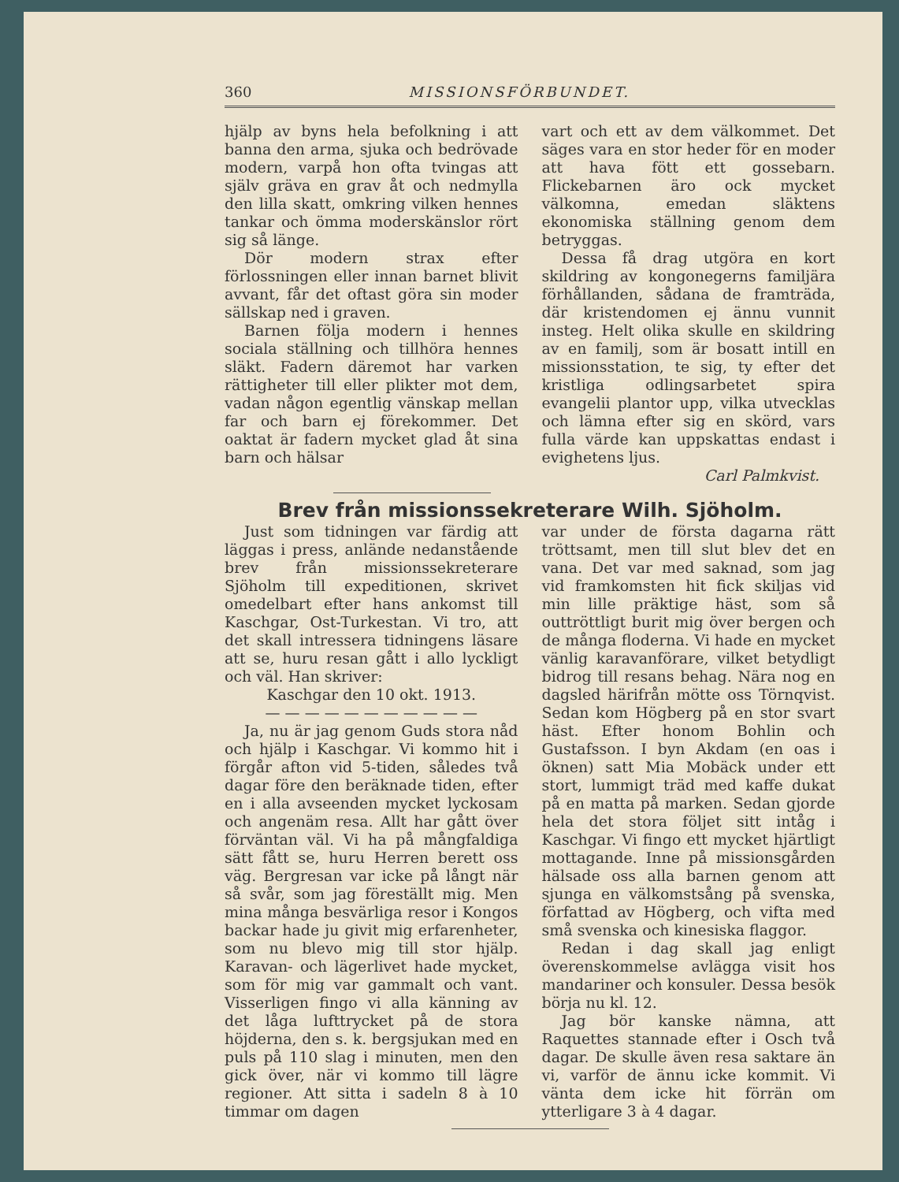360 MISSIONSFÖRBUNDET.
hjälp av byns hela befolkning i att banna den arma, sjuka och bedrövade modern, varpå hon ofta tvingas att själv gräva en grav åt och nedmylla den lilla skatt, omkring vilken hennes tankar och ömma moderskänslor rört sig så länge.
Dör modern strax efter förlossningen eller innan barnet blivit avvant, får det oftast göra sin moder sällskap ned i graven.
Barnen följa modern i hennes sociala ställning och tillhöra hennes släkt. Fadern däremot har varken rättigheter till eller plikter mot dem, vadan någon egentlig vänskap mellan far och barn ej förekommer. Det oaktat är fadern mycket glad åt sina barn och hälsar
vart och ett av dem välkommet. Det säges vara en stor heder för en moder att hava fött ett gossebarn. Flickebarnen äro ock mycket välkomna, emedan släktens ekonomiska ställning genom dem betryggas.
Dessa få drag utgöra en kort skildring av kongonegerns familjära förhållanden, sådana de framträda, där kristendomen ej ännu vunnit insteg. Helt olika skulle en skildring av en familj, som är bosatt intill en missionsstation, te sig, ty efter det kristliga odlingsarbetet spira evangelii plantor upp, vilka utvecklas och lämna efter sig en skörd, vars fulla värde kan uppskattas endast i evighetens ljus.
Carl Palmkvist.
Brev från missionssekreterare Wilh. Sjöholm.
Just som tidningen var färdig att läggas i press, anlände nedanstående brev från missionssekreterare Sjöholm till expeditionen, skrivet omedelbart efter hans ankomst till Kaschgar, Ost-Turkestan. Vi tro, att det skall intressera tidningens läsare att se, huru resan gått i allo lyckligt och väl. Han skriver:
Kaschgar den 10 okt. 1913.
— — — — — — — — — — —
Ja, nu är jag genom Guds stora nåd och hjälp i Kaschgar. Vi kommo hit i förgår afton vid 5-tiden, således två dagar före den beräknade tiden, efter en i alla avseenden mycket lyckosam och angenäm resa. Allt har gått över förväntan väl. Vi ha på mångfaldiga sätt fått se, huru Herren berett oss väg. Bergresan var icke på långt när så svår, som jag föreställt mig. Men mina många besvärliga resor i Kongos backar hade ju givit mig erfarenheter, som nu blevo mig till stor hjälp. Karavan- och lägerlivet hade mycket, som för mig var gammalt och vant. Visserligen fingo vi alla känning av det låga lufttrycket på de stora höjderna, den s. k. bergsjukan med en puls på 110 slag i minuten, men den gick över, när vi kommo till lägre regioner. Att sitta i sadeln 8 à 10 timmar om dagen
var under de första dagarna rätt tröttsamt, men till slut blev det en vana. Det var med saknad, som jag vid framkomsten hit fick skiljas vid min lille präktige häst, som så outtröttligt burit mig över bergen och de många floderna. Vi hade en mycket vänlig karavanförare, vilket betydligt bidrog till resans behag. Nära nog en dagsled härifrån mötte oss Törnqvist. Sedan kom Högberg på en stor svart häst. Efter honom Bohlin och Gustafsson. I byn Akdam (en oas i öknen) satt Mia Mobäck under ett stort, lummigt träd med kaffe dukat på en matta på marken. Sedan gjorde hela det stora följet sitt intåg i Kaschgar. Vi fingo ett mycket hjärtligt mottagande. Inne på missionsgården hälsade oss alla barnen genom att sjunga en välkomstsång på svenska, författad av Högberg, och vifta med små svenska och kinesiska flaggor.
Redan i dag skall jag enligt överenskommelse avlägga visit hos mandariner och konsuler. Dessa besök börja nu kl. 12.
Jag bör kanske nämna, att Raquettes stannade efter i Osch två dagar. De skulle även resa saktare än vi, varför de ännu icke kommit. Vi vänta dem icke hit förrän om ytterligare 3 à 4 dagar.